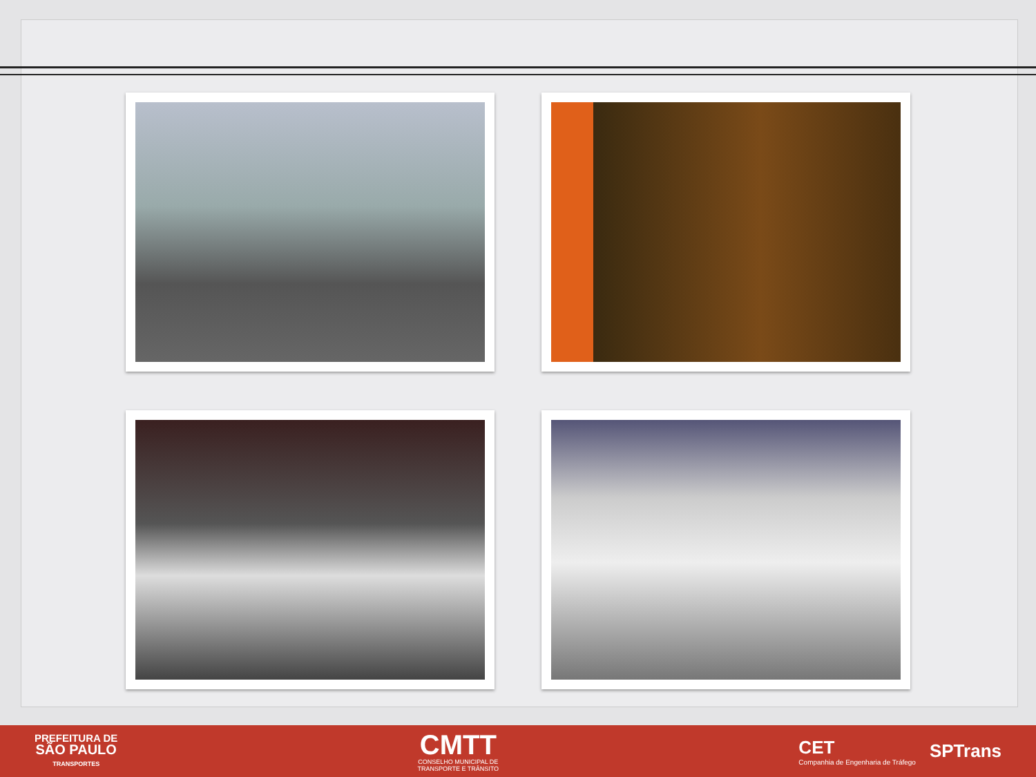PREFEITURA DE
SÃO PAULO
TRANSPORTES
CMTT
CONSELHO MUNICIPAL DE
TRANSPORTE E TRÂNSITO
CET
Companhia de Engenharia de Tráfego
SPTrans